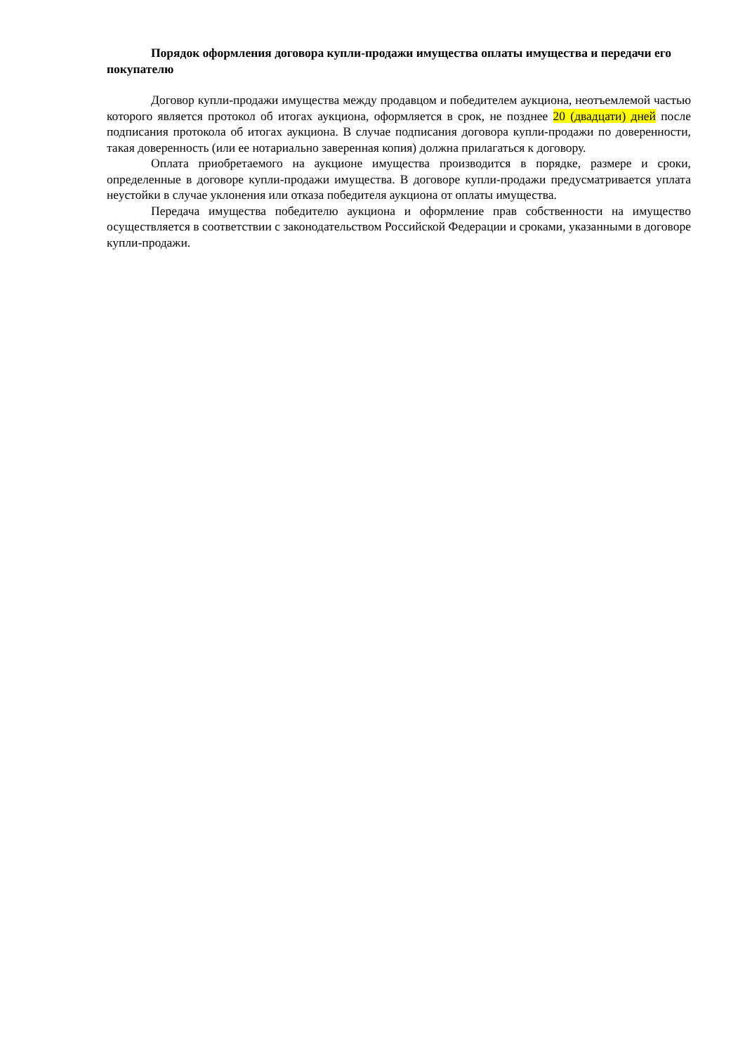Порядок оформления договора купли-продажи имущества оплаты имущества и передачи его покупателю
Договор купли-продажи имущества между продавцом и победителем аукциона, неотъемлемой частью которого является протокол об итогах аукциона, оформляется в срок, не позднее 20 (двадцати) дней после подписания протокола об итогах аукциона. В случае подписания договора купли-продажи по доверенности, такая доверенность (или ее нотариально заверенная копия) должна прилагаться к договору.
Оплата приобретаемого на аукционе имущества производится в порядке, размере и сроки, определенные в договоре купли-продажи имущества. В договоре купли-продажи предусматривается уплата неустойки в случае уклонения или отказа победителя аукциона от оплаты имущества.
Передача имущества победителю аукциона и оформление прав собственности на имущество осуществляется в соответствии с законодательством Российской Федерации и сроками, указанными в договоре купли-продажи.